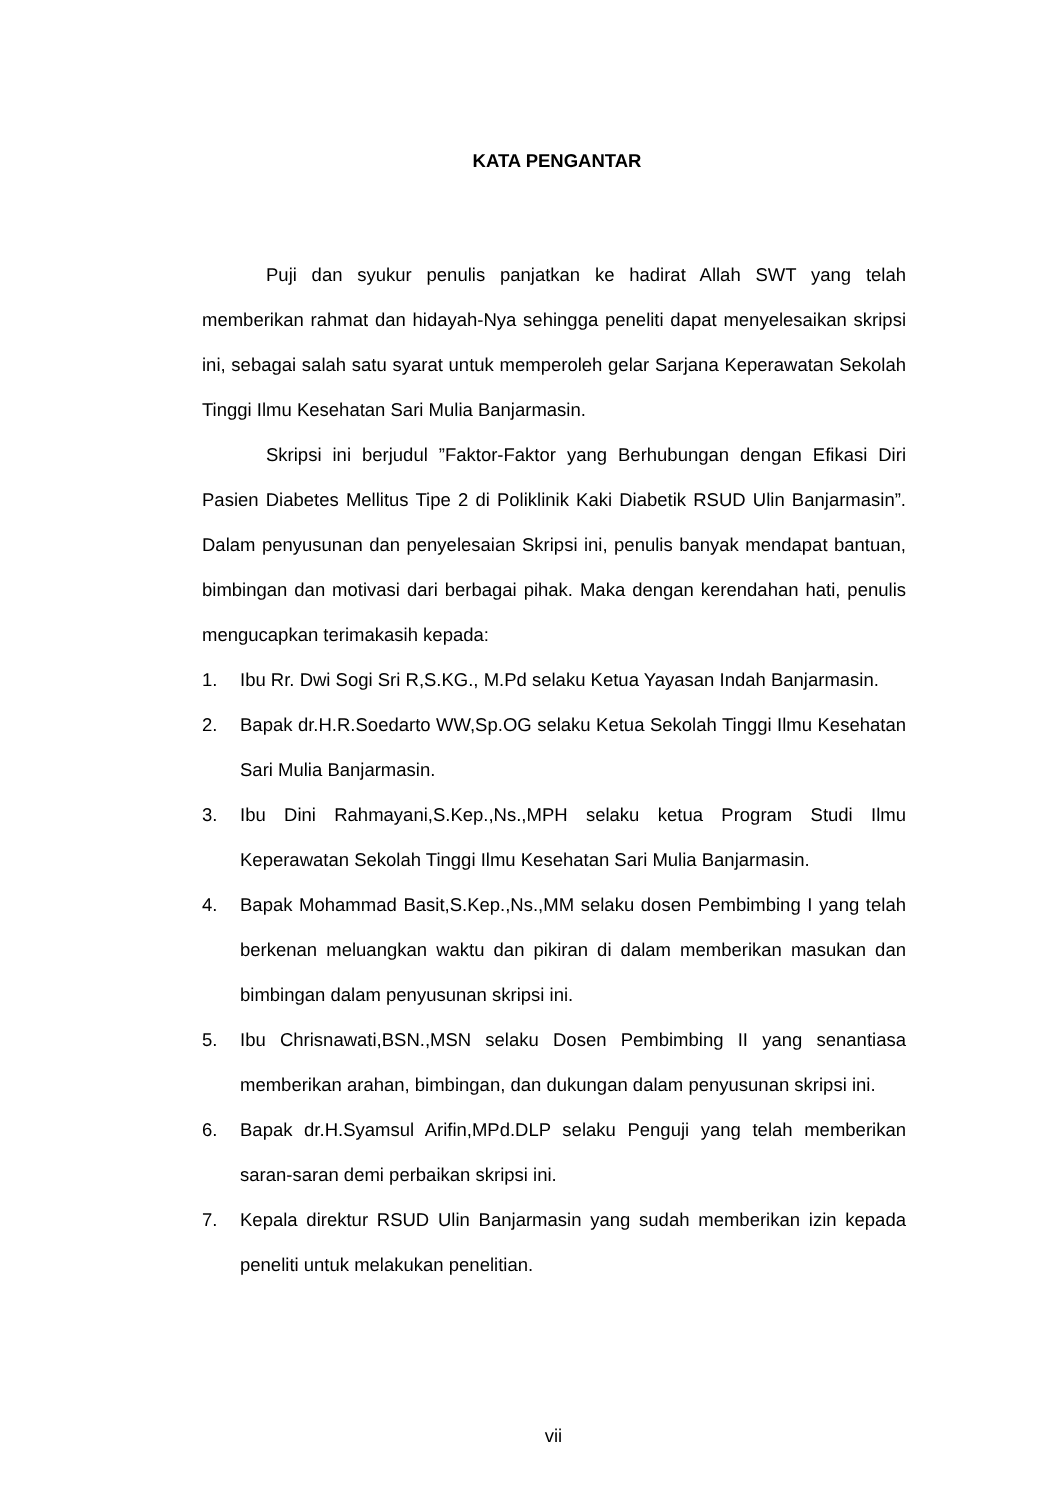KATA PENGANTAR
Puji dan syukur penulis panjatkan ke hadirat Allah SWT yang telah memberikan rahmat dan hidayah-Nya sehingga peneliti dapat menyelesaikan skripsi ini, sebagai salah satu syarat untuk memperoleh gelar Sarjana Keperawatan Sekolah Tinggi Ilmu Kesehatan Sari Mulia Banjarmasin.
Skripsi ini berjudul ”Faktor-Faktor yang Berhubungan dengan Efikasi Diri Pasien Diabetes Mellitus Tipe 2 di Poliklinik Kaki Diabetik RSUD Ulin Banjarmasin”. Dalam penyusunan dan penyelesaian Skripsi ini, penulis banyak mendapat bantuan, bimbingan dan motivasi dari berbagai pihak. Maka dengan kerendahan hati, penulis mengucapkan terimakasih kepada:
1. Ibu Rr. Dwi Sogi Sri R,S.KG., M.Pd selaku Ketua Yayasan Indah Banjarmasin.
2. Bapak dr.H.R.Soedarto WW,Sp.OG selaku Ketua Sekolah Tinggi Ilmu Kesehatan Sari Mulia Banjarmasin.
3. Ibu Dini Rahmayani,S.Kep.,Ns.,MPH selaku ketua Program Studi Ilmu Keperawatan Sekolah Tinggi Ilmu Kesehatan Sari Mulia Banjarmasin.
4. Bapak Mohammad Basit,S.Kep.,Ns.,MM selaku dosen Pembimbing I yang telah berkenan meluangkan waktu dan pikiran di dalam memberikan masukan dan bimbingan dalam penyusunan skripsi ini.
5. Ibu Chrisnawati,BSN.,MSN selaku Dosen Pembimbing II yang senantiasa memberikan arahan, bimbingan, dan dukungan dalam penyusunan skripsi ini.
6. Bapak dr.H.Syamsul Arifin,MPd.DLP selaku Penguji yang telah memberikan saran-saran demi perbaikan skripsi ini.
7. Kepala direktur RSUD Ulin Banjarmasin yang sudah memberikan izin kepada peneliti untuk melakukan penelitian.
vii